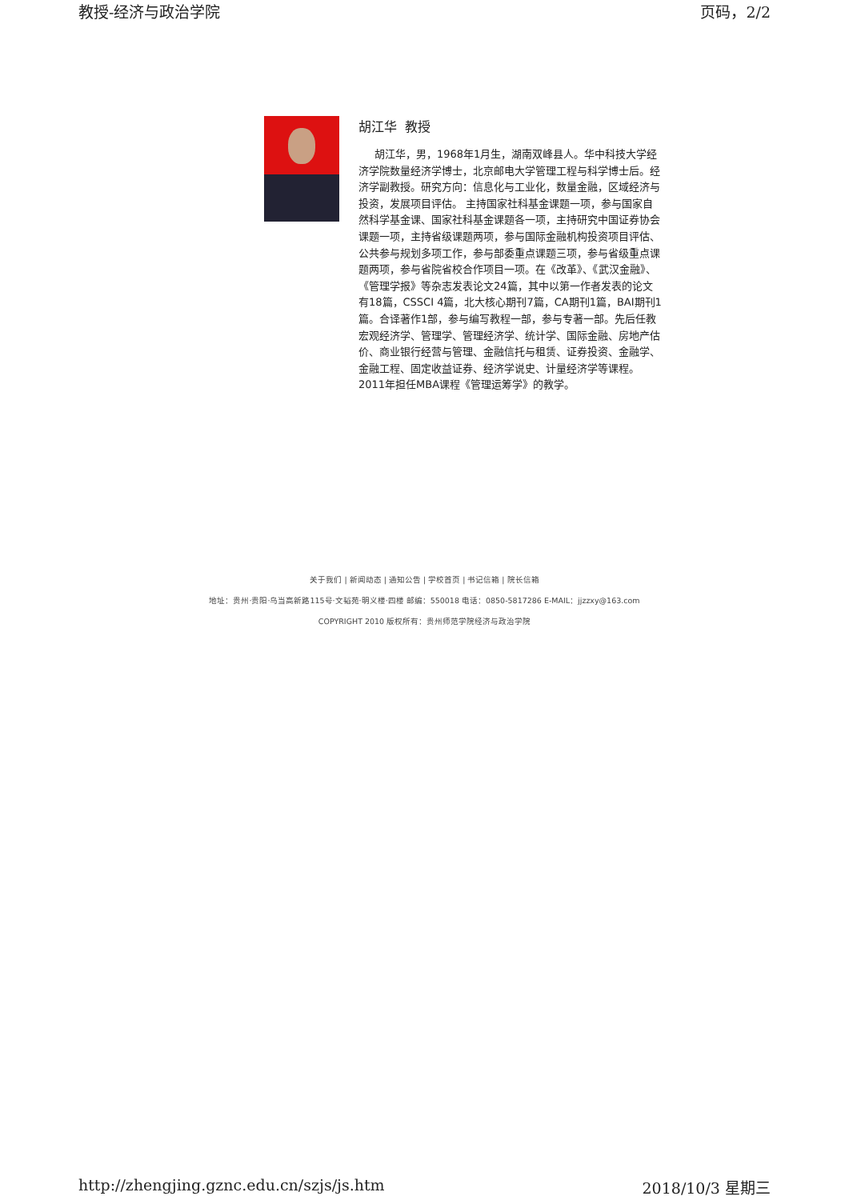教授-经济与政治学院 页码，2/2
胡江华 教授
胡江华，男，1968年1月生，湖南双峰县人。华中科技大学经济学院数量经济学博士，北京邮电大学管理工程与科学博士后。经济学副教授。研究方向：信息化与工业化，数量金融，区域经济与投资，发展项目评估。 主持国家社科基金课题一项，参与国家自然科学基金课、国家社科基金课题各一项，主持研究中国证券协会课题一项，主持省级课题两项，参与国际金融机构投资项目评估、公共参与规划多项工作，参与部委重点课题三项，参与省级重点课题两项，参与省院省校合作项目一项。在《改革》、《武汉金融》、《管理学报》等杂志发表论文24篇，其中以第一作者发表的论文有18篇，CSSCI 4篇，北大核心期刊7篇，CA期刊1篇，BAI期刊1篇。合译著作1部，参与编写教程一部，参与专著一部。先后任教宏观经济学、管理学、管理经济学、统计学、国际金融、房地产估价、商业银行经营与管理、金融信托与租赁、证券投资、金融学、金融工程、固定收益证券、经济学说史、计量经济学等课程。2011年担任MBA课程《管理运筹学》的教学。
关于我们 | 新闻动态 | 通知公告 | 学校首页 | 书记信箱 | 院长信箱
地址：贵州·贵阳·乌当高新路115号·文韬苑·明义楼·四楼 邮编：550018 电话：0850-5817286 E-MAIL：jjzzxy@163.com
COPYRIGHT 2010 版权所有：贵州师范学院经济与政治学院
http://zhengjing.gznc.edu.cn/szjs/js.htm 2018/10/3 星期三